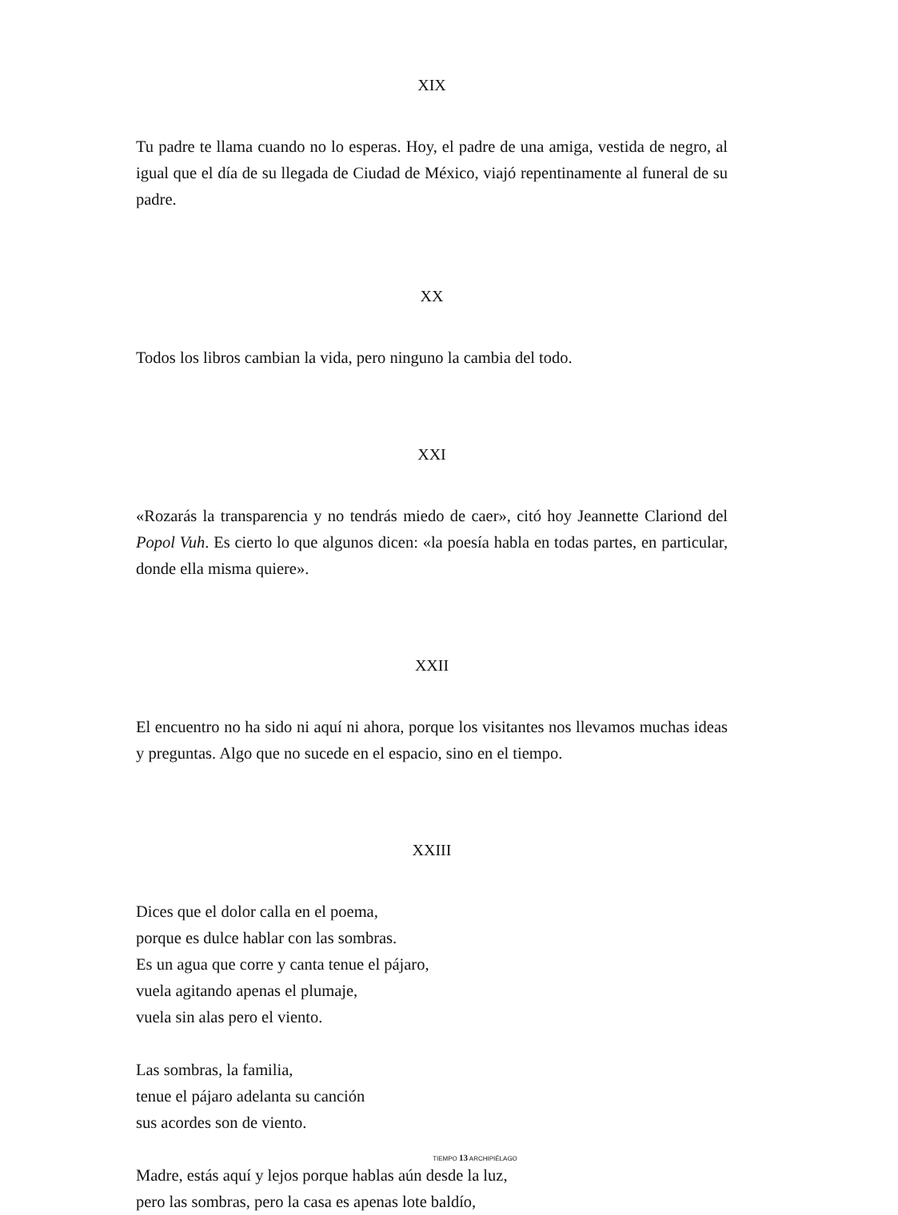XIX
Tu padre te llama cuando no lo esperas. Hoy, el padre de una amiga, vestida de negro, al igual que el día de su llegada de Ciudad de México, viajó repentinamente al funeral de su padre.
XX
Todos los libros cambian la vida, pero ninguno la cambia del todo.
XXI
«Rozarás la transparencia y no tendrás miedo de caer», citó hoy Jeannette Clariond del Popol Vuh. Es cierto lo que algunos dicen: «la poesía habla en todas partes, en particular, donde ella misma quiere».
XXII
El encuentro no ha sido ni aquí ni ahora, porque los visitantes nos llevamos muchas ideas y preguntas. Algo que no sucede en el espacio, sino en el tiempo.
XXIII
Dices que el dolor calla en el poema,
porque es dulce hablar con las sombras.
Es un agua que corre y canta tenue el pájaro,
vuela agitando apenas el plumaje,
vuela sin alas pero el viento.
Las sombras, la familia,
tenue el pájaro adelanta su canción
sus acordes son de viento.
Madre, estás aquí y lejos porque hablas aún desde la luz,
pero las sombras, pero la casa es apenas lote baldío,
TIEMPO 13 ARCHIPIÉLAGO